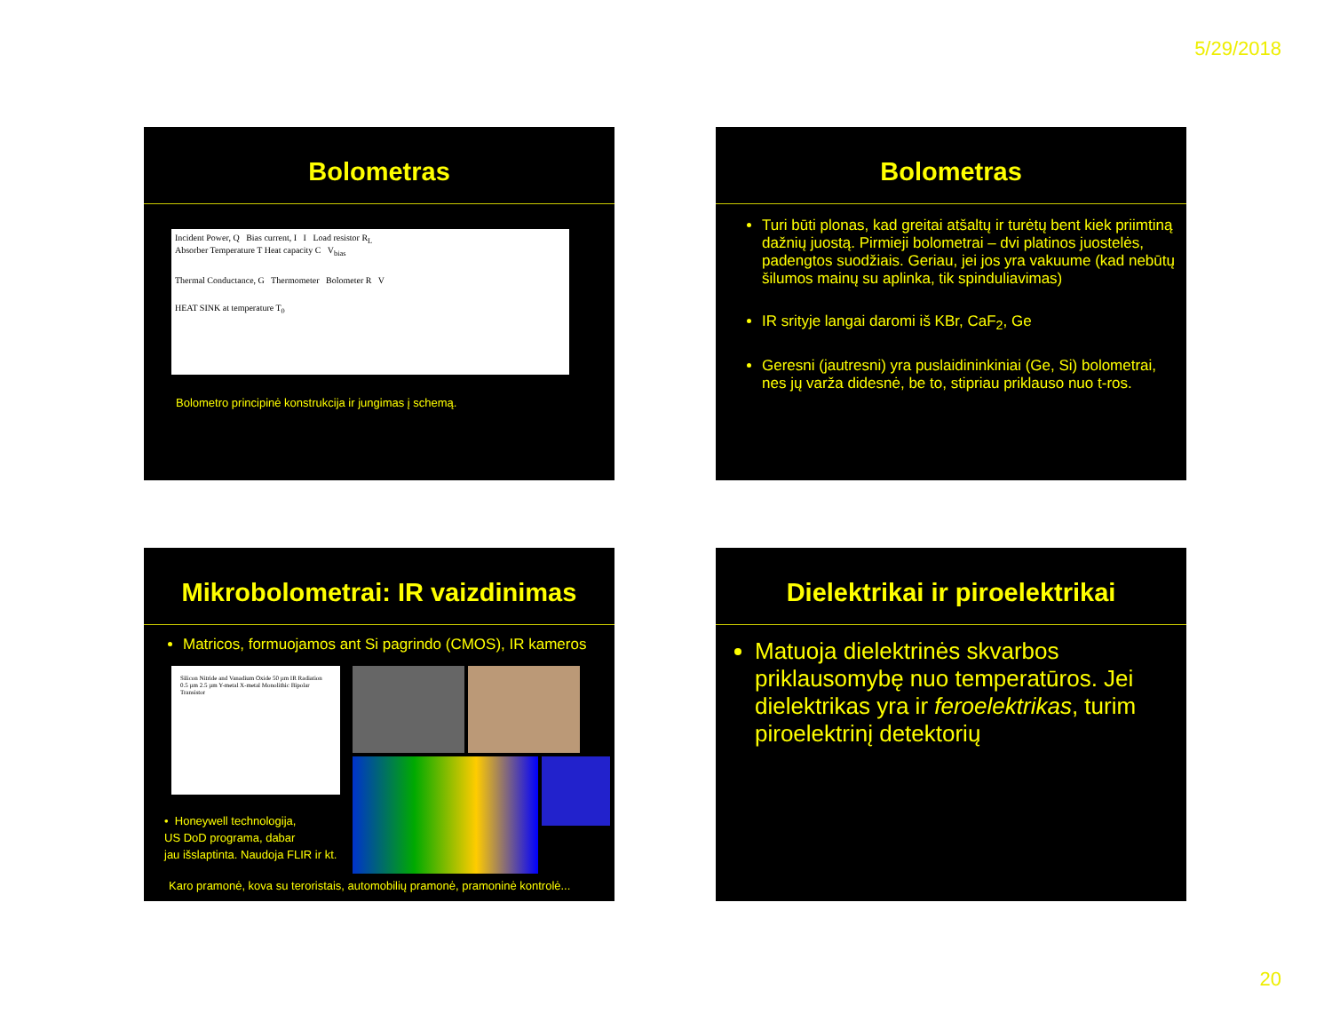5/29/2018
Bolometras
Incident Power, Q Bias current, I I Load resistor R<sub>L</sub>
Absorber Temperature T Heat capacity C V<sub>bias</sub>
Thermal Conductance, G Thermometer Bolometer R V
HEAT SINK at temperature T<sub>0</sub>
Bolometro principinė konstrukcija ir jungimas į schemą.
Bolometras
Turi būti plonas, kad greitai atšaltų ir turėtų bent kiek priimtiną dažnių juostą. Pirmieji bolometrai – dvi platinos juostelės, padengtos suodžiais. Geriau, jei jos yra vakuume (kad nebūtų šilumos mainų su aplinka, tik spinduliavimas)
IR srityje langai daromi iš KBr, CaF<sub>2</sub>, Ge
Geresni (jautresni) yra puslaidininkiniai (Ge, Si) bolometrai, nes jų varža didesnė, be to, stipriau priklauso nuo t-ros.
Mikrobolometrai: IR vaizdinimas
Matricos, formuojamos ant Si pagrindo (CMOS), IR kameros
Silicon Nitride and Vanadium Oxide 50 µm IR Radiation 0.5 µm 2.5 µm Y-metal X-metal Monolithic Bipolar Transistor
• Honeywell technologija,
US DoD programa, dabar
jau išslaptinta. Naudoja FLIR ir kt.
Karo pramonė, kova su teroristais, automobilių pramonė, pramoninė kontrolė...
Dielektrikai ir piroelektrikai
Matuoja dielektrinės skvarbos priklausomybę nuo temperatūros. Jei dielektrikas yra ir feroelektrikas, turim piroelektrinį detektorių
20